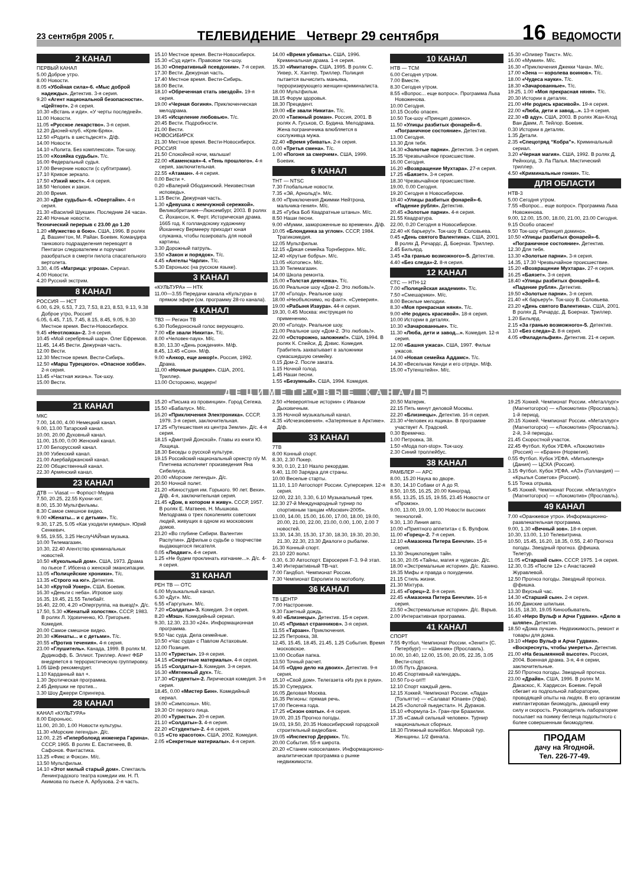23 сентября 2005 г. ТЕЛЕВИДЕНИЕ Четверг 29 сентября 16 ВЕДОМОСТИ
2 КАНАЛ
ПЕРВЫЙ КАНАЛ
5.00 Доброе утро.
8.00 Новости.
8.05 «Убойная сила»-6. «Мыс доброй надежды». Детектив. 3-я серия.
9.20 «Агент национальной безопасности». «Цейтнот». 2-я серия.
10.30 «Встань и иди». «У черты последней».
11.00 Новости.
11.05 «Русское лекарство». 3-я серия.
12.20 Дисней-клуб. «Кряк-Бряк».
12.50 «Родить в шестьдесят». Д/ф.
14.00 Новости.
14.10 «Лолита. Без комплексов». Ток-шоу.
15.00 «Хозяйка судьбы». Т/с.
16.00 Федеральный судья.
17.00 Вечерние новости (с субтитрами).
17.10 Кривое зеркало.
17.50 «Узкий мост». 4-я серия.
18.50 Человек и закон.
20.00 Время.
20.30 «Две судьбы»-6. «Овертайм». 4-я серия.
21.30 «Василий Шукшин. Последние 24 часа».
22.40 Ночные новости.
Технический перерыв с 23.00 до 1.20
1.20 «Мужество в бою». США, 1996. В ролях Д. Вашингтон, М. Райан. Боевик. Командира танкового подразделения переводят в Пентагон следователем и поручают разобраться в смерти пилота спасательного вертолета.
3.30, 4.05 «Матрица: угроза». Сериал.
4.00 Новости.
4.20 Русский экстрим.
8 КАНАЛ
РОССИЯ — НСТ
6.00, 6.29, 6.53, 7.23, 7.53, 8.23, 8.53, 9.13, 9.38 Доброе утро, Россия!
6.05, 6.45, 7.15, 7.45, 8.15, 8.45, 9.05, 9.30 Местное время. Вести-Новосибирск.
9.45 «Неотложка»-2. 3-я серия.
10.45 «Мой серебряный шар». Олег Ефремов.
11.45, 14.45 Вести. Дежурная часть.
12.00 Вести.
12.30 Местное время. Вести-Сибирь.
12.50 «Марш Турецкого». «Опасное хобби». 2-я серия.
13.45 «Частная жизнь». Ток-шоу.
15.00 Вести.
15.10 Местное время. Вести-Новосибирск.
15.30 «Суд идет». Правовое ток-шоу.
16.30 «Оперативный псевдоним». 7-я серия.
17.30 Вести. Дежурная часть.
17.40 Местное время. Вести-Сибирь.
18.00 Вести.
18.10 «Обреченная стать звездой». 19-я серия.
19.00 «Черная богиня». Приключенческая мелодрама.
19.45 «Исцеление любовью». Т/с.
20.45 Вести. Подробности.
21.00 Вести.
НОВОСИБИРСК
21.30 Местное время. Вести-Новосибирск.
РОССИЯ
21.50 Спокойной ночи, малыши!
22.00 «Каменская»-4. «Тень прошлого». 4-я серия, заключительная.
22.55 «Атаман». 4-я серия.
0.00 Вести +.
0.20 «Валерий Ободзинский. Неизвестная исповедь».
1.15 Вести. Дежурная часть.
1.30 «Девушка с жемчужной сережкой». Великобритания—Люксембург, 2003. В ролях С. Йохансон, К. Ферт. Историческая драма. 1665 год. К голландскому художнику Йоханнесу Вермееру приходит юная служанка, чтобы позировать для новой картины.
3.30 Дорожный патруль.
3.50 «Закон и порядок». Т/с.
4.45 «Ангелы Чарли». Т/с.
5.30 Евроньюс (на русском языке).
3 КАНАЛ
«КУЛЬТУРА» — НТК
11.00—3.55 Передачи канала «Культура» в прямом эфире (см. программу 28-го канала).
4 КАНАЛ
ТВЗ — Регион ТВ
6.30 Победоносный голос верующего.
7.00 «Ее звали Никита». Т/с.
8.00 «Человек-паук». М/с.
8.30, 13.30 «День рождения». М/ф.
8.45, 13.45 «Сон». М/ф.
9.00 «Анкор, еще анкор!». Россия, 1992. Драма.
11.00 «Ночные рыцари». США, 2001. Триллер.
13.00 Осторожно, модерн!
14.00 «Время убивать». США, 1996. Криминальная драма. 1-я серия.
15.30 «Имитатор». США, 1995. В ролях С. Уивер, Х. Хантер. Триллер. Полиция пытается вычислить маньяка, терроризирующего женщин-криминалиста.
18.00 Мультфильм.
18.15 Форум здоровья.
18.30 Прецедент.
19.00 «Ее звали Никита». Т/с.
20.00 «Таежный роман». Россия, 2001. В ролях А. Гуськов, О. Будина. Мелодрама. Жена пограничника влюбляется в сослуживца мужа.
22.40 «Время убивать». 2-я серия.
0.00 «Третья смена». Т/с.
1.00 «Погоня за смерчем». США, 1999. Боевик.
6 КАНАЛ
ТНТ — NTSC
7.30 Глобальные новости.
7.35 «Эй, Арнольд!». М/с.
8.00 «Приключения Джимми Нейтрона, мальчика-гения». М/с.
8.25 «Губка Боб Квадратные штаны». М/с.
8.50 Наши песни.
9.00 «Мумии, замороженные во времени». Д/ф.
10.05 «Блондинка за углом». СССР, 1984. Трагикомедия.
12.05 Мультфильм.
12.15 «Дикая семейка Торнберри». М/с.
12.40 «Крутые бобры». М/с.
13.05 «Котопес». М/с.
13.30 Телемагазин.
14.00 Школа ремонта.
15.00 «Толстая девчонка». Т/с.
16.00 Реальное шоу «Дом-2. Это любовь!».
17.00 «Голод». Реальное шоу.
18.00 «Необъяснимо, но факт». «Суеверия».
19.00 «Рабыня Изаура». 44-я серия.
19.30, 0.45 Москва: инструкция по применению.
20.00 «Голод». Реальное шоу.
21.00 Реальное шоу «Дом-2. Это любовь!».
22.00 «Осторожно, заложник!». США, 1994. В ролях К. Спейси, Д. Дэвис. Комедия. Грабитель захватывает в заложники сумасшедшую семейку.
0.15 Дом-2. После заката.
1.15 Ночной голод.
1.45 Наши песни.
1.55 «Безумный». США, 1994. Комедия.
10 КАНАЛ
НТВ — ТСМ
6.00 Сегодня утром.
7.00 Вместе.
8.30 Сегодня утром.
8.55 «Вопрос... еще вопрос». Программа Льва Новоженова.
10.00 Сегодня.
10.15 Особо опасен.
10.50 Ток-шоу «Принцип домино».
11.50 «Улицы разбитых фонарей»-6. «Пограничное состояние». Детектив.
13.00 Сегодня.
13.30 Для тебя.
14.30 «Золотые парни». Детектив. 3-я серия.
15.35 Чрезвычайное происшествие.
16.00 Сегодня.
16.20 «Возвращение Мухтара». 27-я серия.
17.25 «Баязет». 3-я серия.
18.30 Чрезвычайное происшествие.
19.00, 0.00 Сегодня.
19.20 Сегодня в Новосибирске.
19.40 «Улицы разбитых фонарей»-6. «Падение рубля». Детектив.
20.45 «Золотые парни». 4-я серия.
21.55 Квадратура.
22.00, 0.20 Сегодня в Новосибирске.
22.40 «К барьеру!». Ток-шоу В. Соловьева.
0.45 «День святого Валентина». США, 2001. В ролях Д. Ричардс, Д. Боернах. Триллер.
2.45 Бильярд.
3.45 «За гранью возможного»-5. Детектив.
4.40 «Без следа»-2. 8-я серия.
12 КАНАЛ
СТС — НТН-12
7.00 «Полицейская академия». Т/с.
7.50 «Смешарики». М/с.
8.00 Веселые мелодии.
8.30 «Моя прекрасная няня». Т/с.
9.00 «Не родись красивой». 18-я серия.
10.00 Истории в деталях.
10.30 «Зачарованные». Т/с.
11.30 «Люба, дети и завод...». Комедия. 12-я серия.
12.00 «Башня ужаса». США, 1997. Фильм ужасов.
14.00 «Новая семейка Аддамс». Т/с.
14.30 «Весельчак Кенди и его отряд». М/ф.
15.00 «Тутенштейн». М/с.
15.30 «Оливер Твист». М/с.
16.00 «Мумия». М/с.
16.30 «Приключения Джекки Чана». М/с.
17.00 «Зена — королева воинов». Т/с.
18.00 «Чудеса науки». Т/с.
18.30 «Зачарованные». Т/с.
19.25, 1.00 «Моя прекрасная няня». Т/с.
20.30 Истории в деталях.
21.00 «Не родись красивой». 19-я серия.
22.00 «Люба, дети и завод...». 13-я серия.
22.30 «В аду». США, 2003. В ролях Жан-Клод Ван Дамм, Л. Тейлор. Боевик.
0.30 Истории в деталях.
1.35 Детали.
2.35 «Спецотряд “Кобра”». Криминальный сериал.
3.20 «Черная магия». США, 1992. В ролях Д. Рейнхолд, Э. Ла Палья. Мистический триллер.
4.50 «Криминальные гонки». Т/с.
ДЛЯ ОБЛАСТИ
НТВ-3
5.00 Сегодня утром.
7.55 «Вопрос... еще вопрос». Программа Льва Новоженова.
9.00, 12.00, 15.00, 18.00, 21.00, 23.00 Сегодня.
9.15 Особо опасен!
9.50 Ток-шоу «Принцип домино».
10.50 «Улицы разбитых фонарей»-6. «Пограничное состояние». Детектив.
12.30 Для тебя.
13.30 «Золотые парни». 3-я серия.
14.35, 17.30 Чрезвычайное происшествие.
15.20 «Возвращение Мухтара». 27-я серия.
16.25 «Баязет». 3-я серия.
18.40 «Улицы разбитых фонарей»-6. «Падение рубля». Детектив.
19.50 «Золотые парни». 3-я серия.
21.40 «К барьеру!». Ток-шоу В. Соловьева.
23.20 «День святого Валентина». США, 2001. В ролях Д. Ричардс, Д. Боернах. Триллер.
1.20 Бильярд.
2.15 «За гранью возможного»-5. Детектив.
3.10 «Без следа»-2. 8-я серия.
4.05 «Филадельфия». Детектив. 21-я серия.
ДЕЦИМЕТРОВЫЕ КАНАЛЫ
21 КАНАЛ
МКС
7.00, 14.00, 4.00 Немецкий канал.
9.00, 13.00 Татарский канал.
10.00, 20.00 Духовный канал.
11.00, 15.00, 0.00 Женский канал.
17.00 Белорусский канал.
19.00 Узбекский канал.
21.00 Азербайджанский канал.
22.00 Общественный канал.
22.30 Армянский канал.
23 КАНАЛ
ДТВ — Viasat — Форпост-Медиа
7.50, 20.25, 22.55 Кухни-хит.
8.00, 15.30 Мультфильмы.
8.30 Самое смешное видео.
9.00 «Женаты... и с детьми». Т/с.
9.30, 17.25, 5.05 «Как уходили кумиры». Юрий Сенкевич.
9.55, 19.55, 3.25 НеслуЧАЙная музыка.
10.00 Телемагазин.
10.30, 22.40 Агентство криминальных новостей.
10.50 «Кукольный дом». США, 1973. Драма по пьесе Г. Ибсена о женской эмансипации.
13.05 «Полицейские хроники». Т/с.
13.35 «Строго на юг». Детектив.
14.30 «Крутой Уокер». США. Боевик.
16.30 «Деньги с неба». Игровое шоу.
16.35, 19.45, 21.55 Телебайт.
16.40, 22.00, 4.20 «Опергруппа, на выезд!». Д/с.
17.50, 5.30 «Женатый холостяк». СССР, 1983. В ролях Л. Удовиченко, Ю. Григорьев. Комедия.
20.00 Самое смешное видео.
20.30 «Женаты... и с детьми». Т/с.
20.55 «Против течения». 4-я серия.
23.00 «Глушитель». Канада, 1999. В ролях М. Дудикофф, Б. Эллиот. Триллер. Агент ФБР внедряется в террористическую группировку.
1.05 Шеф рекомендует.
1.10 Карданный вал +.
1.30 Эротическая программа.
2.45 Девушки не против...
3.30 Шоу Джерри Спрингера.
28 КАНАЛ
КАНАЛ «КУЛЬТУРА»
8.00 Евроньюс.
11.00, 20.30, 1.00 Новости культуры.
11.30 «Морские легенды». Д/с.
12.00, 2.25 «Гиперболоид инженера Гарина». СССР, 1965. В ролях Е. Евстигнеев, В. Сафонов. Фантастика.
13.25 «Фикс и Фокси». М/с.
13.50 Мультфильм.
14.10 «Этот милый старый дом». Спектакль Ленинградского театра комедии им. Н. П. Акимова по пьесе А. Арбузова. 2-я часть.
15.20 «Письма из провинции». Город Сегежа.
15.50 «Бабалус». М/с.
16.20 «Приключения Электроника». СССР, 1979. 3-я серия, заключительная.
17.25 «Путешествия из центра Земли». Д/с. 4-я серия.
18.15 «Дмитрий Донской». Главы из книги Ю. Лощица.
18.30 Беседы о русской культуре.
19.15 Российский национальный оркестр п/у М. Плетнева исполняет произведения Яна Сибелиуса.
20.00 «Морские легенды». Д/с.
20.50 Ночной полет.
21.20 «Киностудия им. Горького. 90 лет. Вехи». Д/ф. 4-я, заключительная серия.
21.45 «Дом, в котором я живу». СССР, 1957. В ролях Е. Матвеев, Н. Мышкова. Мелодрама о трех поколениях советских людей, живущих в одном из московских домов.
23.20 «Во глубине Сибири. Валентин Распутин». Д/фильм о судьбе о творчестве выдающегося писателя.
0.05 «Людвиг». 4-я серия.
1.25 «Не будем проклинать изгнание...». Д/с. 4-я серия.
31 КАНАЛ
РЕН ТВ — ОТС
6.00 Музыкальный канал.
6.30 «Дуг». М/с.
6.55 «Гаргульи». М/с.
7.20 «Солдаты»-3. Комедия. 3-я серия.
8.20 «Мэш». Комедийный сериал.
9.30, 12.30, 23.30 «24». Информационная программа.
9.50 Час суда. Дела семейные.
10.50 «Час суда» с Павлом Астаховым.
12.00 Позиция.
13.00 «Туристы». 19-я серия.
14.15 «Секретные материалы». 4-я серия.
15.15 «Солдаты»-3. Комедия. 3-я серия.
16.30 «Мятежный дух». Т/с.
17.30 «Студенты»-2. Лирическая комедия. 3-я серия.
18.45, 0.00 «Мистер Бин». Комедийный сериал.
19.00 «Симпсоны». М/с.
19.30 От первого лица.
20.00 «Туристы». 20-я серия.
21.10 «Солдаты»-3. 4-я серия.
22.20 «Студенты»-2. 4-я серия.
0.15 «Сто красоток». США, 2002. Комедия.
2.05 «Секретные материалы». 4-я серия.
2.50 «Невероятные истории» с Иваном Дыховичным.
3.35 Ночной музыкальный канал.
4.35 «Исчезновения». «Затерянные в Арктике». Д/ф.
33 КАНАЛ
7ТВ
8.00 Конный спорт.
8.30, 2.30 Покер.
9.30, 0.10, 2.10 Назло рекордам.
9.40, 11.00 Зарядка для страны.
10.00 Веселые старты.
11.10, 1.10 Автоспорт России. Суперсерия. 12-я серия.
12.00, 22.10, 3.30, 6.10 Музыкальный трек.
12.30 27-й Международный турнир по спортивным танцам «Москвич-2005».
13.00, 14.00, 15.00, 16.00, 17.00, 18.00, 19.00, 20.00, 21.00, 22.00, 23.00, 0.00, 1.00, 2.00 7 новостей.
13.30, 14.30, 15.30, 17.30, 18.30, 19.30, 20.30, 21.30, 22.30, 23.30 Диалоги о рыбалке.
16.30 Конный спорт.
23.10 220 вольт.
0.30, 6.30 Автоспорт. Евросерия F-3. 9-й этап.
3.40 Интерактивный ТВ-чат.
7.00 Гандбол. Чемпионат России.
7.30 Чемпионат Евролиги по мотоболу.
36 КАНАЛ
ТВ ЦЕНТР
7.00 Настроение.
9.30 Газетный дождь.
9.40 «Близнецы». Детектив. 15-я серия.
10.45 «Привал странников». 3-я серия.
11.55 «Тарзан». Приключения.
12.25 Петровка, 38.
12.45, 15.45, 18.45, 21.45, 1.25 События. Время московское.
13.00 Особая папка.
13.50 Точный расчет.
14.05 «Одно дело на двоих». Детектив. 9-я серия.
15.10 «Свой дом». Телегазета «Из рук в руки».
15.30 Супердиск.
16.05 Деловая Москва.
16.35 Регионы: прямая речь.
17.00 Песенка года.
17.25 «Сезон охоты». 4-я серия.
19.00, 20.15 Прогноз погоды.
19.03, 19.50, 20.35 Новосибирский городской строительный видеобанк.
19.05 «Инспектор Деррик». Т/с.
20.00 События. 55-я широта.
20.20 «Станем новоселами». Информационно-аналитическая программа о рынке недвижимости.
20.50 Материк.
22.15 Пять минут деловой Москвы.
22.20 «Близнецы». Детектив. 16-я серия.
23.30 «Человек из ящика». В программе участвует А. Градский.
0.30 Времечко.
1.00 Петровка, 38.
1.50 «Мода non-stop». Ток-шоу.
2.30 Синий троллейбус.
38 КАНАЛ
РАМБЛЕР — АРС
8.00, 15.20 Наука во дворе.
8.30, 14.10 Собаки от А до Я.
8.50, 10.55, 16.25, 20.00 Киноград.
8.55, 13.25, 15.15, 19.55, 23.45 Новости от «Промэк».
9.00, 13.00, 19.00, 1.00 Новости высоких технологий.
9.30, 1.30 Линия авто.
10.00 «Приятного аппетита» с Б. Вулфом.
11.00 «Горец»-2. 7-я серия.
12.10 «Амазонка Питера Бенчли». 15-я серия.
13.30 Энциклопедия тайн.
16.30, 20.05 «Тайны, магия и чудеса». Д/с.
18.00 «Экстремальные истории». Д/с. Казино.
19.35 Мифы и правда о похудении.
21.15 Стиль жизни.
21.30 Міхтура.
21.45 «Горец»-2. 8-я серия.
22.45 «Амазонка Питера Бенчли». 16-я серия.
23.50 «Экстремальные истории». Д/с. Взрыв.
2.00 Интерактивная программа.
41 КАНАЛ
СПОРТ
7.55 Футбол. Чемпионат России. «Зенит» (С. Петербург) — «Шинник» (Ярославль).
10.00, 10.40, 12.00, 15.00, 20.05, 22.35, 3.05 Вести-спорт.
10.05 Путь Дракона.
10.45 Спортивный календарь.
10.50 Го-о-ол!!!
12.10 Спорт каждый день.
12.15 Хоккей. Чемпионат России. «Лада» (Тольятти) — «Салават Юлаев» (Уфа).
14.25 «Золотой пьедестал». Н. Дураков.
15.10 «Формула-1». Гран-при Бразилии.
17.35 «Самый сильный человек». Турнир национальных сборных.
18.30 Пляжный волейбол. Мировой тур. Женщины. 1/2 финала.
19.25 Хоккей. Чемпионат России. «Металлург» (Магнитогорск) — «Локомотив» (Ярославль). 1-й период.
20.15 Хоккей. Чемпионат России. «Металлург» (Магнитогорск) — «Локомотив» (Ярославль). 2-й, 3-й периоды.
21.45 Скоростной участок.
22.45 Футбол. Кубок УЕФА. «Локомотив» (Россия) — «Бранн» (Норвегия).
0.55 Футбол. Кубок УЕФА. «Митьюленд» (Дания) — ЦСКА (Россия).
3.15 Футбол. Кубок УЕФА. «АЗ» (Голландия) — «Крылья Советов» (Россия).
5.15 Точка отрыва.
5.45 Хоккей. Чемпионат России. «Металлург» (Магнитогорск) — «Локомотив» (Ярославль).
49 КАНАЛ
7.00 «Оранжевое утро». Информационно-развлекательная программа.
9.00, 1.30 «Вечный зов». 18-я серия.
10.30, 13.00, 1.10 Телевитрина.
10.50, 15.45, 16.20, 18.35, 0.55, 2.40 Прогноз погоды. Звездный прогноз. @фишка. Телетур.
11.05 «Старший сын». СССР, 1975. 1-я серия.
12.30, 0.35 «После 12» с Анастасией Журавлевой.
12.50 Прогноз погоды. Звездный прогноз. @фишка.
13.30 Вкусный час.
14.30 «Старший сын». 2-я серия.
16.00 Дамские шпильки.
16.15, 18.30, 19.05 Кинообыватель.
16.40 «Ниро Вульф и Арчи Гудвин». «Дело в шляпе». Детектив.
18.50 «Дома лучше». Недвижимость, ремонт и товары для дома.
19.10 «Ниро Вульф и Арчи Гудвин». «Воскреснуть, чтобы умереть». Детектив.
21.00 «На безымянной высоте». Россия, 2004. Военная драма. 3-я, 4-я серии, заключительные.
22.50 Прогноз погоды. Звездный прогноз.
23.00 «Драйв». США, 1996. В ролях М. Дакаскос, К. Хардисон. Боевик. Герой сбегает из подпольной лаборатории, проводящей опыты на людях. В его организм имплантирован биомодуль, дающий ему силу и скорость. Руководитель лаборатории посылает на поимку беглеца подопытного с более совершенным биомодулем.
ПРОДАМ
дачу на Ягодной.
Тел. 226-77-49.